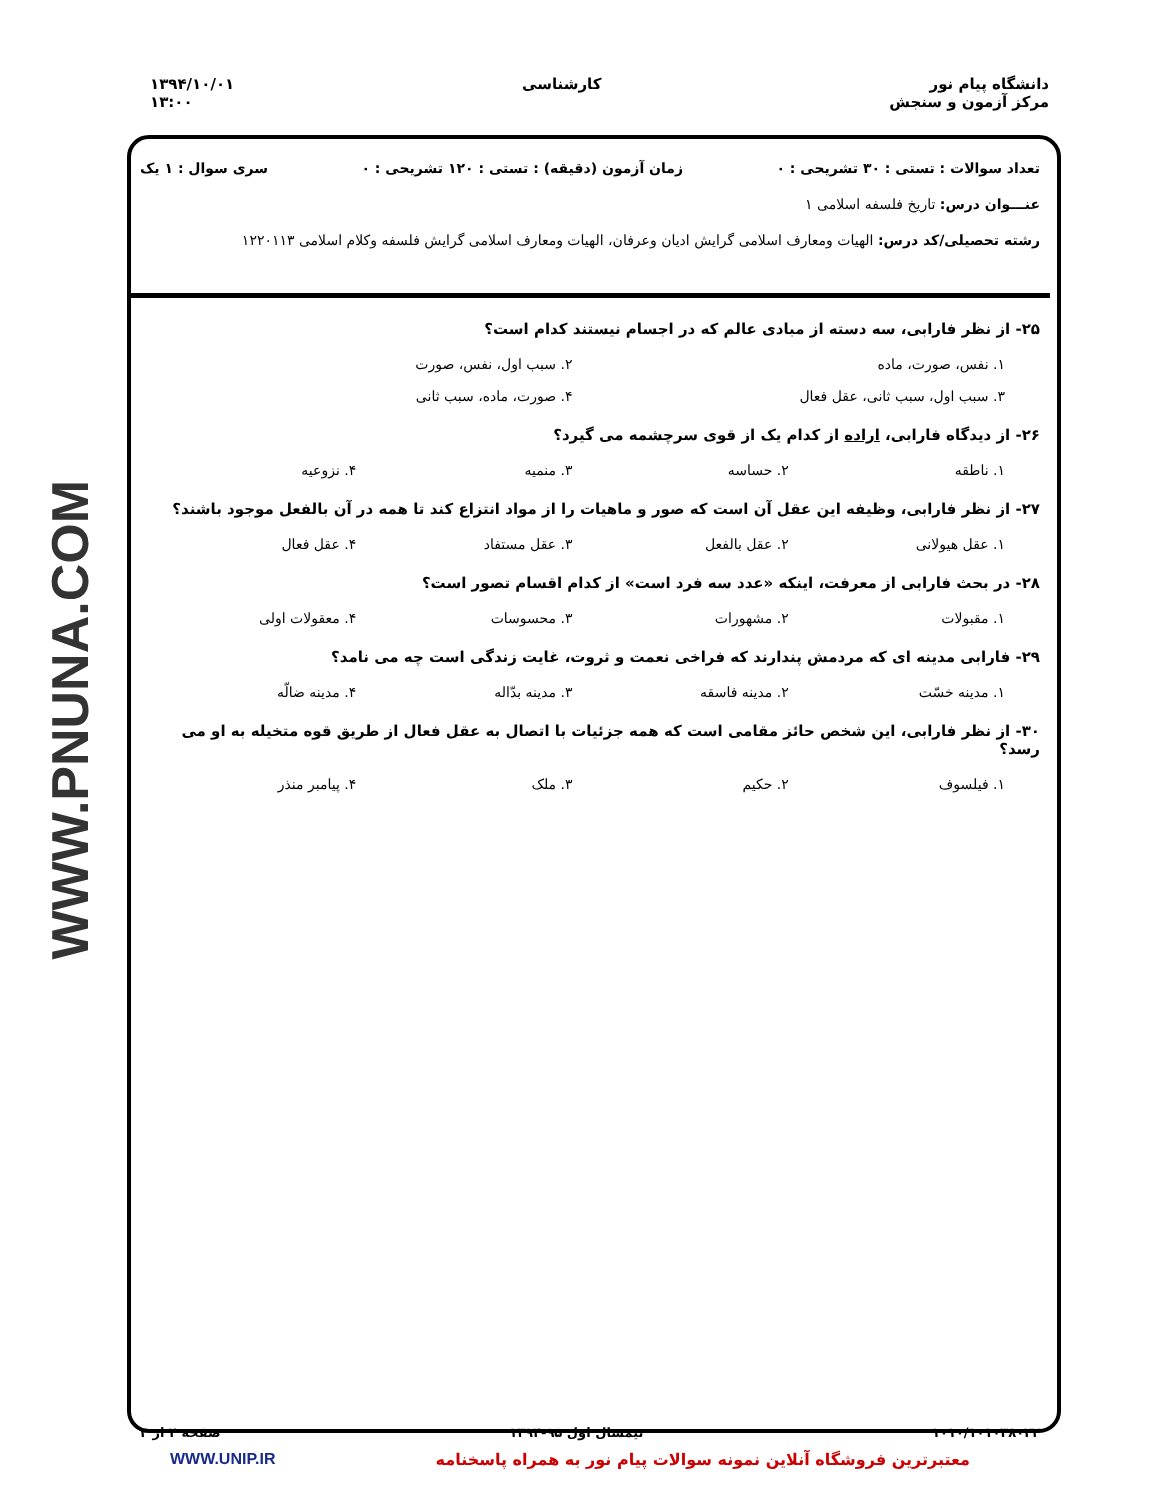دانشگاه پیام نور
مرکز آزمون و سنجش
کارشناسی ۱۳۹۴/۱۰/۰۱
۱۳:۰۰
WWW.PNUNA.COM
تعداد سوالات : تستی : ۳۰ تشریحی : ۰
زمان آزمون (دقیقه) : تستی : ۱۲۰ تشریحی : ۰
سری سوال : ۱ یک
عنـــوان درس: تاریخ فلسفه اسلامی ۱
رشته تحصیلی/کد درس: الهیات ومعارف اسلامی گرایش ادیان وعرفان، الهیات ومعارف اسلامی گرایش فلسفه وکلام اسلامی ۱۲۲۰۱۱۳
۲۵- از نظر فارابی، سه دسته از مبادی عالم که در اجسام نیستند کدام است؟
۱. نفس، صورت، ماده ۲. سبب اول، نفس، صورت
۳. سبب اول، سبب ثانی، عقل فعال ۴. صورت، ماده، سبب ثانی
۲۶- از دیدگاه فارابی، اراده از کدام یک از قوی سرچشمه می گیرد؟
۱. ناطقه ۲. حساسه ۳. منمیه ۴. نزوعیه
۲۷- از نظر فارابی، وظیفه این عقل آن است که صور و ماهیات را از مواد انتزاع کند تا همه در آن بالفعل موجود باشند؟
۱. عقل هیولانی ۲. عقل بالفعل ۳. عقل مستفاد ۴. عقل فعال
۲۸- در بحث فارابی از معرفت، اینکه «عدد سه فرد است» از کدام اقسام تصور است؟
۱. مقبولات ۲. مشهورات ۳. محسوسات ۴. معقولات اولی
۲۹- فارابی مدینه ای که مردمش پندارند که فراخی نعمت و ثروت، غایت زندگی است چه می نامد؟
۱. مدینه خسّت ۲. مدینه فاسقه ۳. مدینه بدّاله ۴. مدینه ضالّه
۳۰- از نظر فارابی، این شخص حائز مقامی است که همه جزئیات با اتصال به عقل فعال از طریق قوه متخیله به او می رسد؟
۱. فیلسوف ۲. حکیم ۳. ملک ۴. پیامبر منذر
۱۰۱۰/۱۰۱۰۳۸۰۲۲ نیمسال اول ۹۵-۱۳۹۴ صفحه ۴ از ۴
معتبرترین فروشگاه آنلاین نمونه سوالات پیام نور به همراه پاسخنامه WWW.UNIP.IR